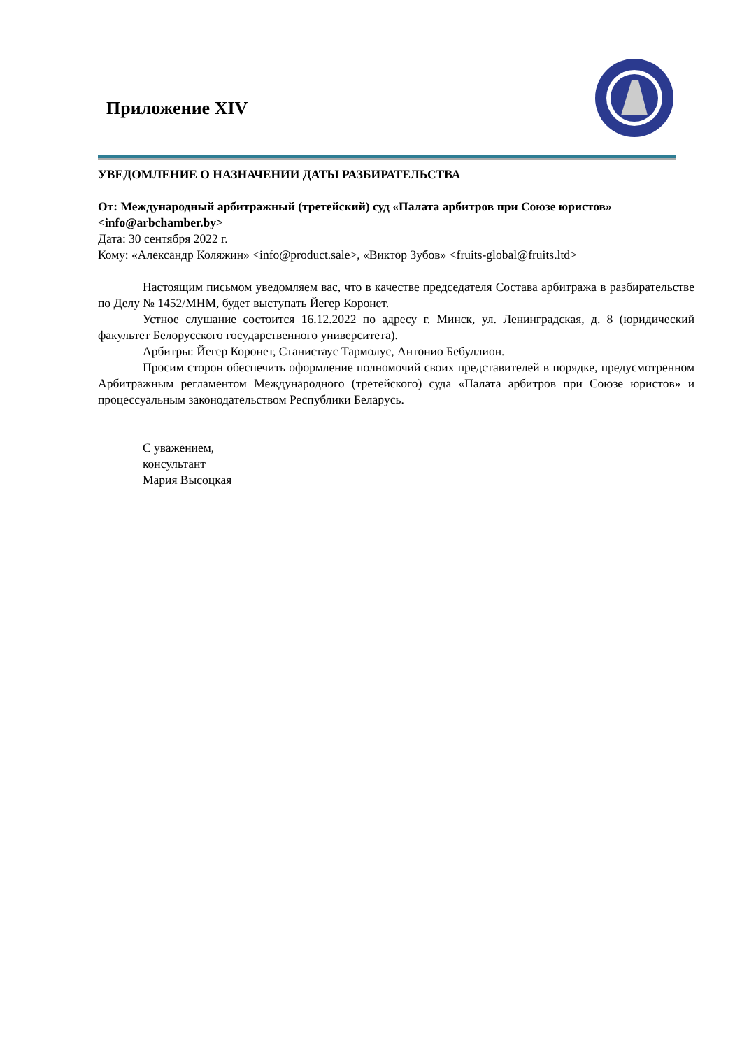Приложение XIV
УВЕДОМЛЕНИЕ О НАЗНАЧЕНИИ ДАТЫ РАЗБИРАТЕЛЬСТВА
От: Международный арбитражный (третейский) суд «Палата арбитров при Союзе юристов» <info@arbchamber.by>
Дата: 30 сентября 2022 г.
Кому: «Александр Коляжин» <info@product.sale>, «Виктор Зубов» <fruits-global@fruits.ltd>
Настоящим письмом уведомляем вас, что в качестве председателя Состава арбитража в разбирательстве по Делу № 1452/МНМ, будет выступать Йегер Коронет.
Устное слушание состоится 16.12.2022 по адресу г. Минск, ул. Ленинградская, д. 8 (юридический факультет Белорусского государственного университета).
Арбитры: Йегер Коронет, Станистаус Тармолус, Антонио Бебуллион.
Просим сторон обеспечить оформление полномочий своих представителей в порядке, предусмотренном Арбитражным регламентом Международного (третейского) суда «Палата арбитров при Союзе юристов» и процессуальным законодательством Республики Беларусь.
С уважением,
консультант
Мария Высоцкая